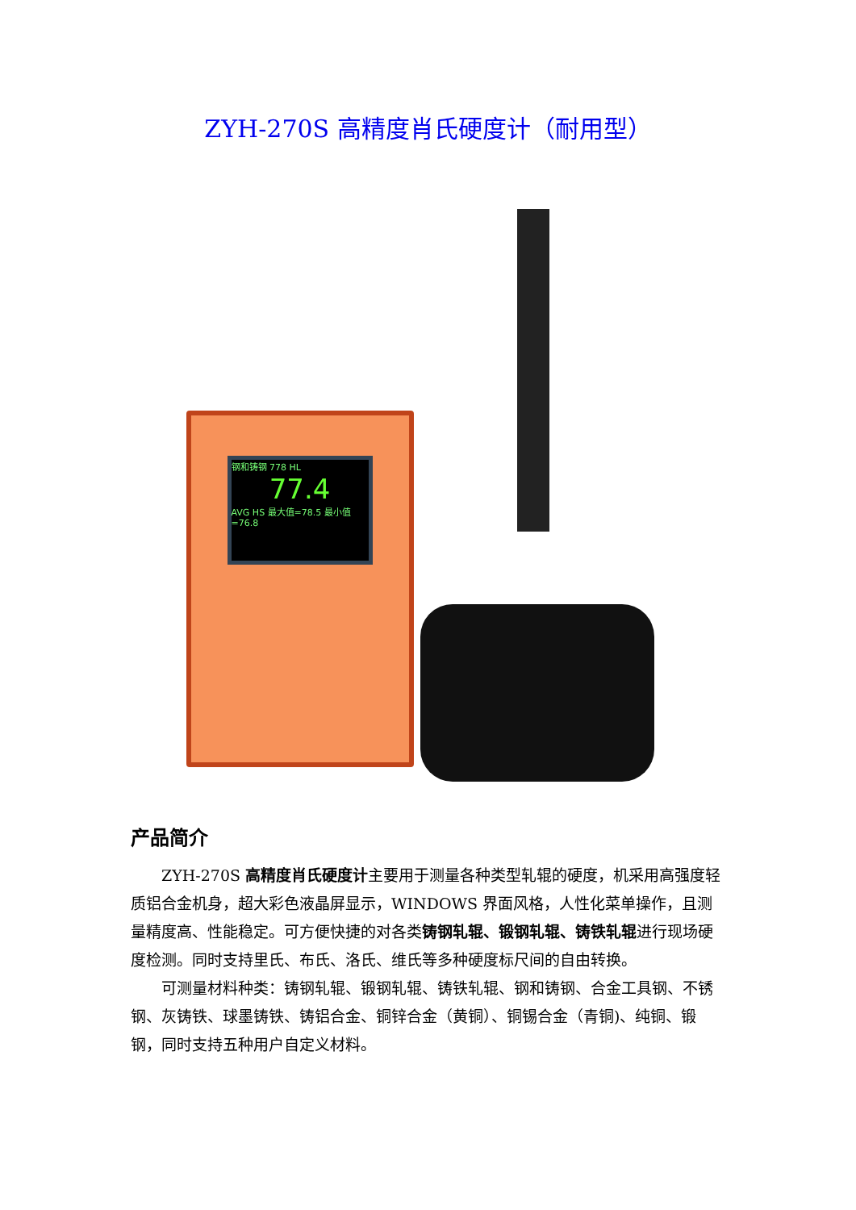ZYH-270S 高精度肖氏硬度计（耐用型）
钢和铸钢 778 HL
77.4
AVG HS 最大值=78.5 最小值=76.8
产品简介
ZYH-270S 高精度肖氏硬度计主要用于测量各种类型轧辊的硬度，机采用高强度轻质铝合金机身，超大彩色液晶屏显示，WINDOWS 界面风格，人性化菜单操作，且测量精度高、性能稳定。可方便快捷的对各类铸钢轧辊、锻钢轧辊、铸铁轧辊进行现场硬度检测。同时支持里氏、布氏、洛氏、维氏等多种硬度标尺间的自由转换。
可测量材料种类：铸钢轧辊、锻钢轧辊、铸铁轧辊、钢和铸钢、合金工具钢、不锈钢、灰铸铁、球墨铸铁、铸铝合金、铜锌合金（黄铜）、铜锡合金（青铜)、纯铜、锻钢，同时支持五种用户自定义材料。